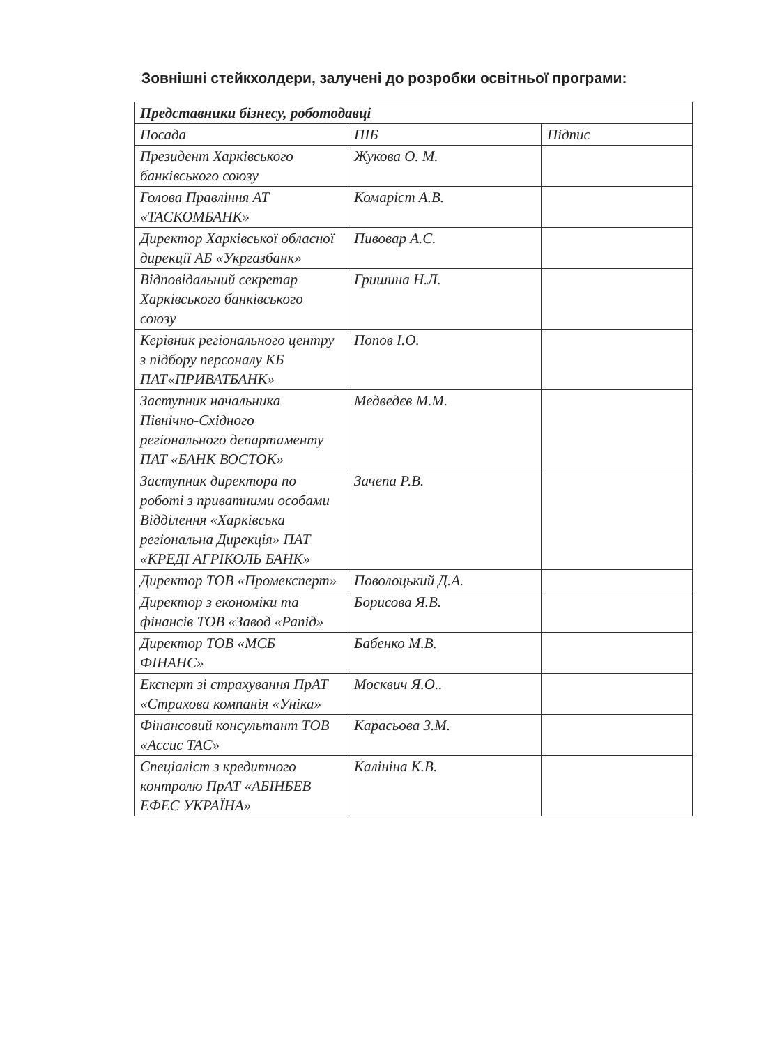Зовнішні стейкхолдери, залучені до розробки освітньої програми:
| Представники бізнесу, роботодавці | | |
| Посада | ПІБ | Підпис |
| Президент Харківського банківського союзу | Жукова О. М. | |
| Голова Правління АТ «ТАСКОМБАНК» | Комаріст А.В. | |
| Директор Харківської обласної дирекції АБ «Укргазбанк» | Пивовар А.С. | |
| Відповідальний секретар Харківського банківського союзу | Гришина Н.Л. | |
| Керівник регіонального центру з підбору персоналу КБ ПАТ«ПРИВАТБАНК» | Попов І.О. | |
| Заступник начальника Північно-Східного регіонального департаменту ПАТ «БАНК ВОСТОК» | Медведєв М.М. | |
| Заступник директора по роботі з приватними особами Відділення «Харківська регіональна Дирекція» ПАТ «КРЕДІ АГРІКОЛЬ БАНК» | Зачепа Р.В. | |
| Директор ТОВ «Промексперт» | Поволоцький Д.А. | |
| Директор з економіки та фінансів ТОВ «Завод «Рапід» | Борисова Я.В. | |
| Директор ТОВ «МСБ ФІНАНС» | Бабенко М.В. | |
| Експерт зі страхування ПрАТ «Страхова компанія «Уніка» | Москвич Я.О.. | |
| Фінансовий консультант ТОВ «Ассис ТАС» | Карасьова З.М. | |
| Спеціаліст з кредитного контролю ПрАТ «АБІНБЕВ ЕФЕС УКРАЇНА» | Калініна К.В. | |